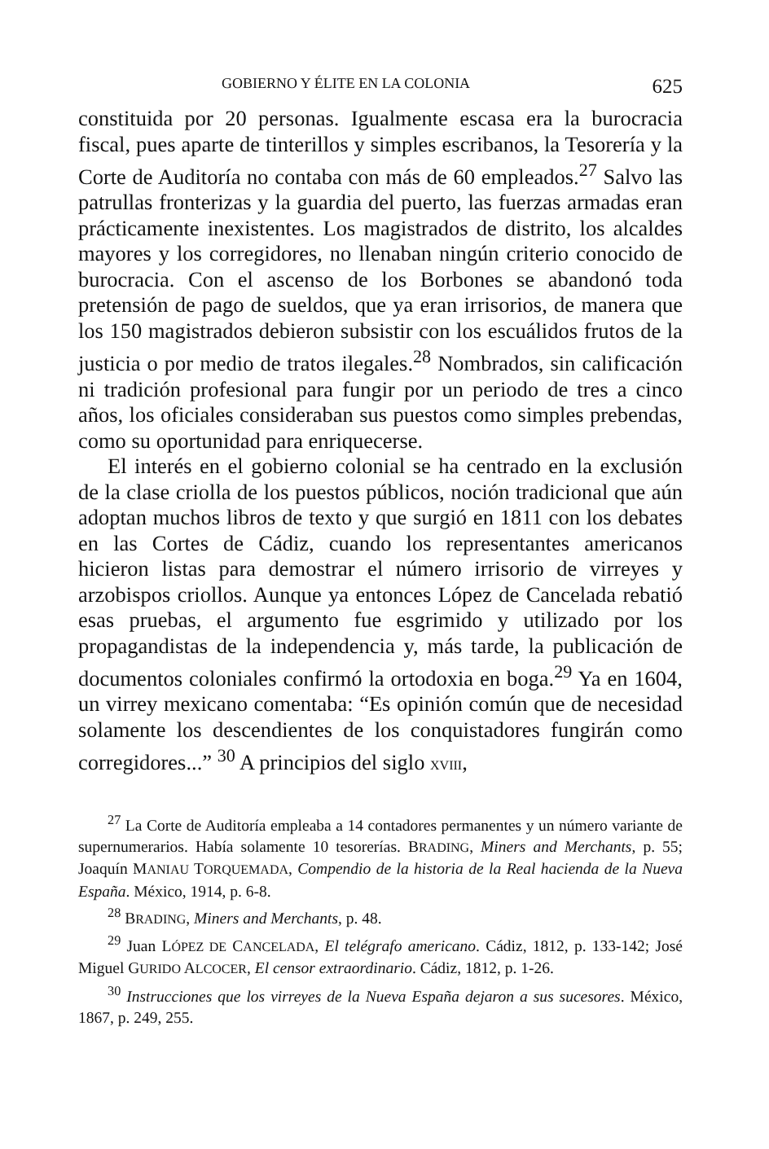GOBIERNO Y ÉLITE EN LA COLONIA 625
constituida por 20 personas. Igualmente escasa era la burocracia fiscal, pues aparte de tinterillos y simples escribanos, la Tesorería y la Corte de Auditoría no contaba con más de 60 empleados.<sup>27</sup> Salvo las patrullas fronterizas y la guardia del puerto, las fuerzas armadas eran prácticamente inexistentes. Los magistrados de distrito, los alcaldes mayores y los corregidores, no llenaban ningún criterio conocido de burocracia. Con el ascenso de los Borbones se abandonó toda pretensión de pago de sueldos, que ya eran irrisorios, de manera que los 150 magistrados debieron subsistir con los escuálidos frutos de la justicia o por medio de tratos ilegales.<sup>28</sup> Nombrados, sin calificación ni tradición profesional para fungir por un periodo de tres a cinco años, los oficiales consideraban sus puestos como simples prebendas, como su oportunidad para enriquecerse.
El interés en el gobierno colonial se ha centrado en la exclusión de la clase criolla de los puestos públicos, noción tradicional que aún adoptan muchos libros de texto y que surgió en 1811 con los debates en las Cortes de Cádiz, cuando los representantes americanos hicieron listas para demostrar el número irrisorio de virreyes y arzobispos criollos. Aunque ya entonces López de Cancelada rebatió esas pruebas, el argumento fue esgrimido y utilizado por los propagandistas de la independencia y, más tarde, la publicación de documentos coloniales confirmó la ortodoxia en boga.<sup>29</sup> Ya en 1604, un virrey mexicano comentaba: “Es opinión común que de necesidad solamente los descendientes de los conquistadores fungirán como corregidores...” <sup>30</sup> A principios del siglo XVIII,
<sup>27</sup> La Corte de Auditoría empleaba a 14 contadores permanentes y un número variante de supernumerarios. Había solamente 10 tesorerías. BRADING, Miners and Merchants, p. 55; Joaquín MANIAU TORQUEMADA, Compendio de la historia de la Real hacienda de la Nueva España. México, 1914, p. 6-8.
<sup>28</sup> BRADING, Miners and Merchants, p. 48.
<sup>29</sup> Juan LÓPEZ DE CANCELADA, El telégrafo americano. Cádiz, 1812, p. 133-142; José Miguel GURIDO ALCOCER, El censor extraordinario. Cádiz, 1812, p. 1-26.
<sup>30</sup> Instrucciones que los virreyes de la Nueva España dejaron a sus sucesores. México, 1867, p. 249, 255.